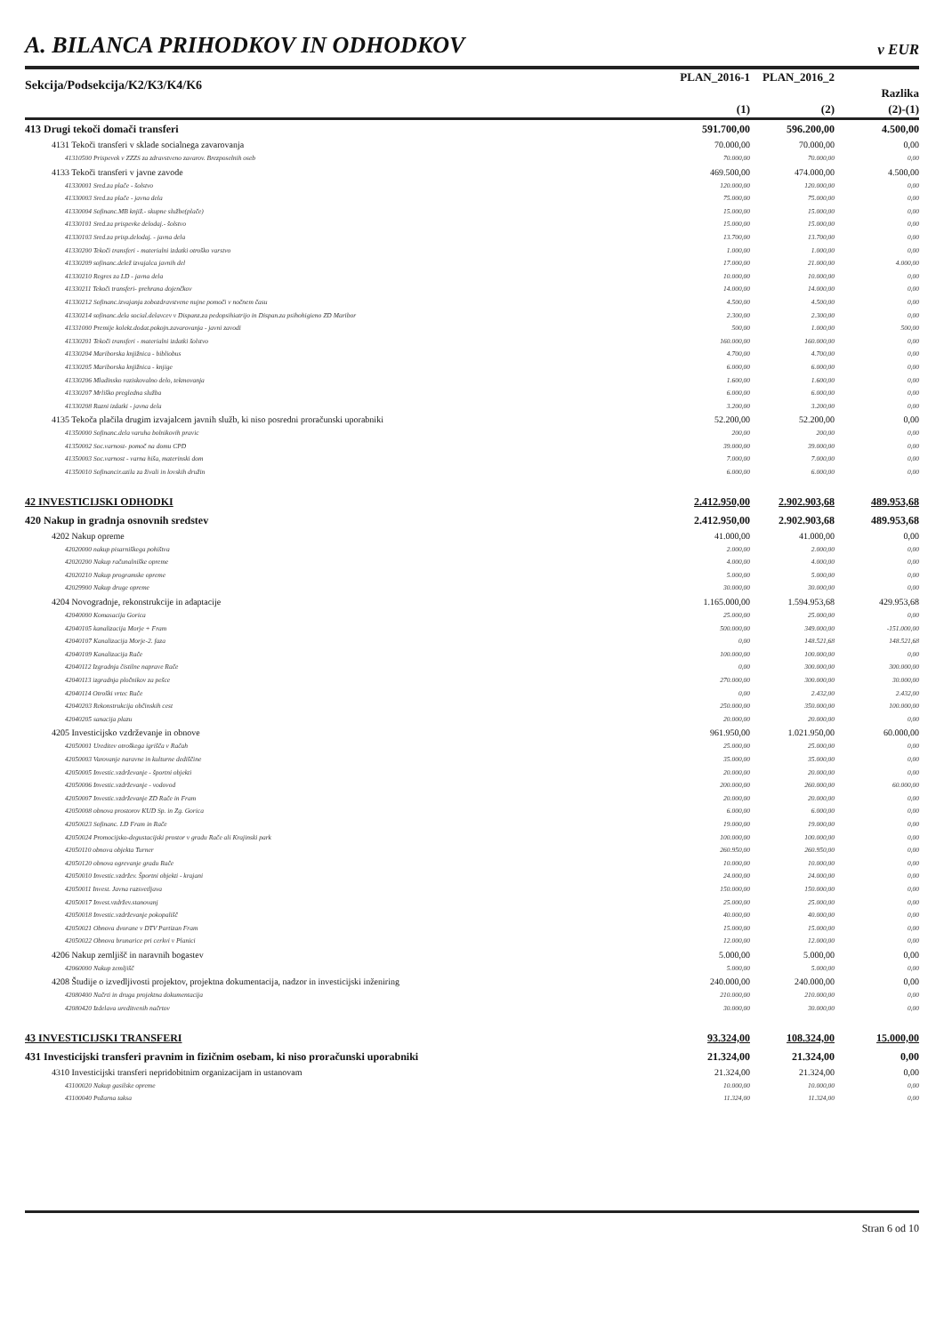A. BILANCA PRIHODKOV IN ODHODKOV
v EUR
| Sekcija/Podsekcija/K2/K3/K4/K6 | PLAN_2016-1 | PLAN_2016_2 | |
| | | | Razlika |
| | (1) | (2) | (2)-(1) |
| 413 Drugi tekoči domači transferi | 591.700,00 | 596.200,00 | 4.500,00 |
| 4131 Tekoči transferi v sklade socialnega zavarovanja | 70.000,00 | 70.000,00 | 0,00 |
| 41310500 Prispevek v ZZZS za zdravstveno zavarov. Brezposelnih oseb | 70.000,00 | 70.000,00 | 0,00 |
| 4133 Tekoči transferi v javne zavode | 469.500,00 | 474.000,00 | 4.500,00 |
| 41330001 Sred.za plače - šolstvo | 120.000,00 | 120.000,00 | 0,00 |
| 41330003 Sred.za plače - javna dela | 75.000,00 | 75.000,00 | 0,00 |
| 41330004 Sofinanc.MB knjiž.- skupne službe(plače) | 15.000,00 | 15.000,00 | 0,00 |
| 41330101 Sred.za prispevke delodaj.- šolstvo | 15.000,00 | 15.000,00 | 0,00 |
| 41330103 Sred.za prisp.delodaj. - javna dela | 13.700,00 | 13.700,00 | 0,00 |
| 41330200 Tekoči transferi - materialni izdatki otroško varstvo | 1.000,00 | 1.000,00 | 0,00 |
| 41330209 sofinanc.delež izvajalca javnih del | 17.000,00 | 21.000,00 | 4.000,00 |
| 41330210 Regres za LD - javna dela | 10.000,00 | 10.000,00 | 0,00 |
| 41330211 Tekoči transferi- prehrana dojenčkov | 14.000,00 | 14.000,00 | 0,00 |
| 41330212 Sofinanc.izvajanja zobozdravstvene nujne pomoči v nočnem času | 4.500,00 | 4.500,00 | 0,00 |
| 41330214 sofinanc.dela social.delavcev v Dispanz.za pedopsihiatrijo in Dispan.za psihohigieno ZD Maribor | 2.300,00 | 2.300,00 | 0,00 |
| 41331000 Premije kolekt.dodat.pokojn.zavarovanja - javni zavodi | 500,00 | 1.000,00 | 500,00 |
| 41330201 Tekoči transferi - materialni izdatki šolstvo | 160.000,00 | 160.000,00 | 0,00 |
| 41330204 Mariborska knjižnica - bibliobus | 4.700,00 | 4.700,00 | 0,00 |
| 41330205 Mariborska knjižnica - knjige | 6.000,00 | 6.000,00 | 0,00 |
| 41330206 Mladinsko raziskovalno delo, tekmovanja | 1.600,00 | 1.600,00 | 0,00 |
| 41330207 Mrliško pregledna služba | 6.000,00 | 6.000,00 | 0,00 |
| 41330208 Razni izdatki - javna dela | 3.200,00 | 3.200,00 | 0,00 |
| 4135 Tekoča plačila drugim izvajalcem javnih služb, ki niso posredni proračunski uporabniki | 52.200,00 | 52.200,00 | 0,00 |
| 41350000 Sofinanc.dela varuha bolnikovih pravic | 200,00 | 200,00 | 0,00 |
| 41350002 Soc.varnost- pomoč na domu CPD | 39.000,00 | 39.000,00 | 0,00 |
| 41350003 Soc.varnost - varna hiša, materinski dom | 7.000,00 | 7.000,00 | 0,00 |
| 41350010 Sofinancir.azila za živali in lovskih družin | 6.000,00 | 6.000,00 | 0,00 |
| 42 INVESTICIJSKI ODHODKI | 2.412.950,00 | 2.902.903,68 | 489.953,68 |
| 420 Nakup in gradnja osnovnih sredstev | 2.412.950,00 | 2.902.903,68 | 489.953,68 |
| 4202 Nakup opreme | 41.000,00 | 41.000,00 | 0,00 |
| 42020000 nakup pisarniškega pohištva | 2.000,00 | 2.000,00 | 0,00 |
| 42020200 Nakup računalniške opreme | 4.000,00 | 4.000,00 | 0,00 |
| 42020210 Nakup programske opreme | 5.000,00 | 5.000,00 | 0,00 |
| 42029900 Nakup druge opreme | 30.000,00 | 30.000,00 | 0,00 |
| 4204 Novogradnje, rekonstrukcije in adaptacije | 1.165.000,00 | 1.594.953,68 | 429.953,68 |
| 42040000 Komasacija Gorica | 25.000,00 | 25.000,00 | 0,00 |
| 42040105 kanalizacija Morje + Fram | 500.000,00 | 349.000,00 | -151.000,00 |
| 42040107 Kanalizacija Morje-2. faza | 0,00 | 148.521,68 | 148.521,68 |
| 42040109 Kanalizacija Rače | 100.000,00 | 100.000,00 | 0,00 |
| 42040112 Izgradnja čistilne naprave Rače | 0,00 | 300.000,00 | 300.000,00 |
| 42040113 izgradnja pločnikov za pešce | 270.000,00 | 300.000,00 | 30.000,00 |
| 42040114 Otroški vrtec Rače | 0,00 | 2.432,00 | 2.432,00 |
| 42040203 Rekonstrukcija občinskih cest | 250.000,00 | 350.000,00 | 100.000,00 |
| 42040205 sanacija plazu | 20.000,00 | 20.000,00 | 0,00 |
| 4205 Investicijsko vzdrževanje in obnove | 961.950,00 | 1.021.950,00 | 60.000,00 |
| 42050001 Ureditev otroškega igrišča v Račah | 25.000,00 | 25.000,00 | 0,00 |
| 42050003 Varovanje naravne in kulturne dediščine | 35.000,00 | 35.000,00 | 0,00 |
| 42050005 Investic.vzdrževanje - športni objekti | 20.000,00 | 20.000,00 | 0,00 |
| 42050006 Investic.vzdrževanje - vodovod | 200.000,00 | 260.000,00 | 60.000,00 |
| 42050007 Investic.vzdrževanje ZD Rače in Fram | 20.000,00 | 20.000,00 | 0,00 |
| 42050008 obnova prostorov KUD Sp. in Zg. Gorica | 6.000,00 | 6.000,00 | 0,00 |
| 42050023 Sofinanc. LD Fram in Rače | 19.000,00 | 19.000,00 | 0,00 |
| 42050024 Promocijsko-degustacijski prostor v gradu Rače ali Krajinski park | 100.000,00 | 100.000,00 | 0,00 |
| 42050110 obnova objekta Turner | 260.950,00 | 260.950,00 | 0,00 |
| 42050120 obnova ogrevanje gradu Rače | 10.000,00 | 10.000,00 | 0,00 |
| 42050010 Investic.vzdržev. Športni objekti - krajani | 24.000,00 | 24.000,00 | 0,00 |
| 42050011 Invest. Javna razsvetljava | 150.000,00 | 150.000,00 | 0,00 |
| 42050017 Invest.vzdržev.stanovanj | 25.000,00 | 25.000,00 | 0,00 |
| 42050018 Investic.vzdrževanje pokopališč | 40.000,00 | 40.000,00 | 0,00 |
| 42050021 Obnova dvorane v DTV Partizan Fram | 15.000,00 | 15.000,00 | 0,00 |
| 42050022 Obnova brunarice pri cerkvi v Planici | 12.000,00 | 12.000,00 | 0,00 |
| 4206 Nakup zemljišč in naravnih bogastev | 5.000,00 | 5.000,00 | 0,00 |
| 42060000 Nakup zemljišč | 5.000,00 | 5.000,00 | 0,00 |
| 4208 Študije o izvedljivosti projektov, projektna dokumentacija, nadzor in investicijski inženiring | 240.000,00 | 240.000,00 | 0,00 |
| 42080400 Načrti in druga projektna dokumentacija | 210.000,00 | 210.000,00 | 0,00 |
| 42080420 Izdelava ureditvenih načrtov | 30.000,00 | 30.000,00 | 0,00 |
| 43 INVESTICIJSKI TRANSFERI | 93.324,00 | 108.324,00 | 15.000,00 |
| 431 Investicijski transferi pravnim in fizičnim osebam, ki niso proračunski uporabniki | 21.324,00 | 21.324,00 | 0,00 |
| 4310 Investicijski transferi nepridobitnim organizacijam in ustanovam | 21.324,00 | 21.324,00 | 0,00 |
| 43100020 Nakup gasilske opreme | 10.000,00 | 10.000,00 | 0,00 |
| 43100040 Požarna taksa | 11.324,00 | 11.324,00 | 0,00 |
Stran 6 od 10